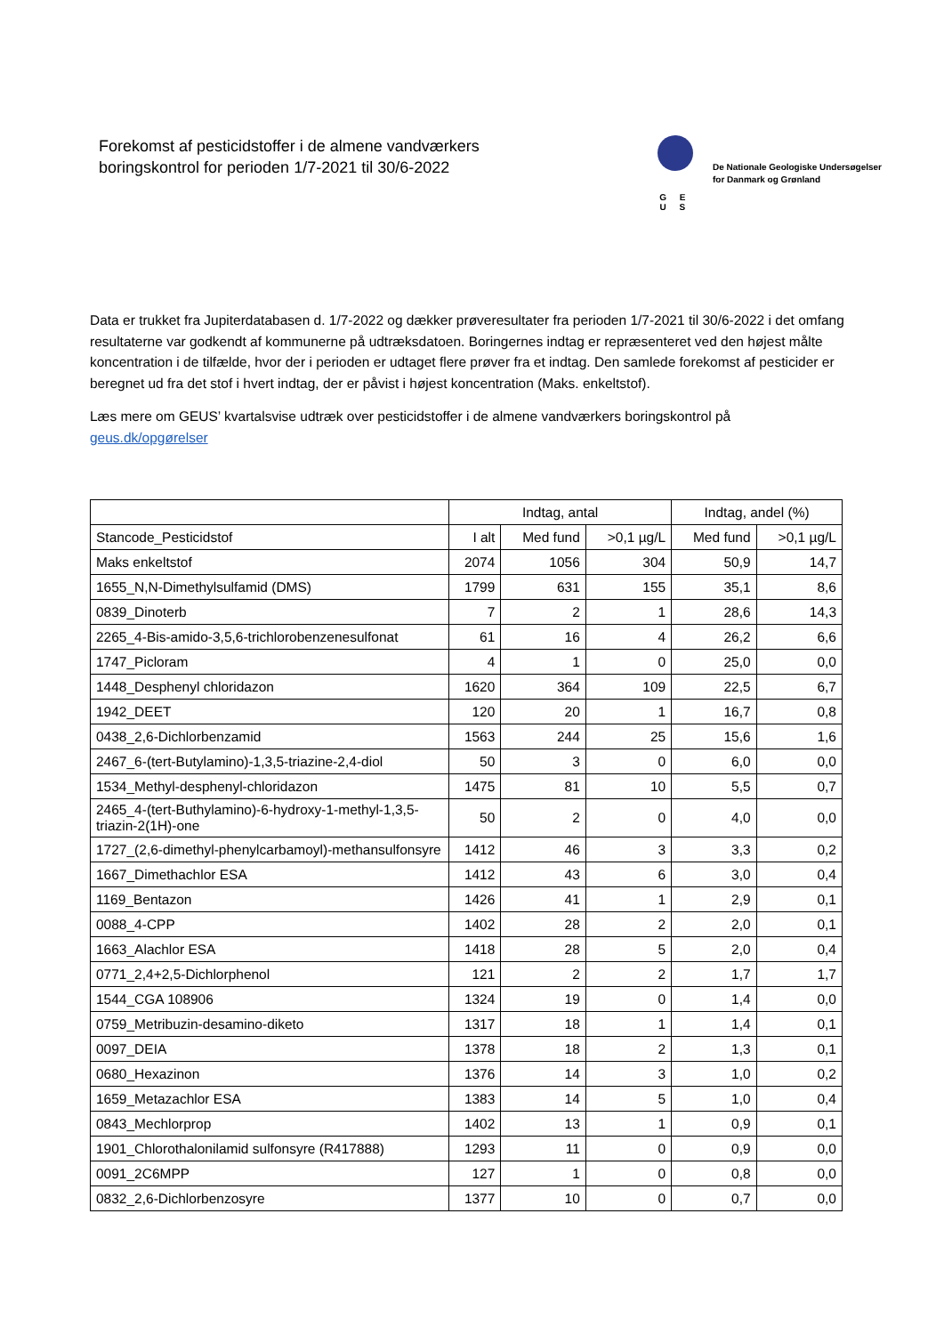Forekomst af pesticidstoffer i de almene vandværkers
boringskontrol for perioden 1/7-2021 til 30/6-2022
G E U S
De Nationale Geologiske Undersøgelser
for Danmark og Grønland
Data er trukket fra Jupiterdatabasen d. 1/7-2022 og dækker prøveresultater fra perioden 1/7-2021 til 30/6-2022 i det omfang resultaterne var godkendt af kommunerne på udtræksdatoen. Boringernes indtag er repræsenteret ved den højest målte koncentration i de tilfælde, hvor der i perioden er udtaget flere prøver fra et indtag. Den samlede forekomst af pesticider er beregnet ud fra det stof i hvert indtag, der er påvist i højest koncentration (Maks. enkeltstof).
Læs mere om GEUS’ kvartalsvise udtræk over pesticidstoffer i de almene vandværkers boringskontrol på geus.dk/opgørelser
| | Indtag, antal | | | Indtag, andel (%) | |
| --- | --- | --- | --- | --- | --- |
| Stancode_Pesticidstof | I alt | Med fund | >0,1 µg/L | Med fund | >0,1 µg/L |
| Maks enkeltstof | 2074 | 1056 | 304 | 50,9 | 14,7 |
| 1655_N,N-Dimethylsulfamid (DMS) | 1799 | 631 | 155 | 35,1 | 8,6 |
| 0839_Dinoterb | 7 | 2 | 1 | 28,6 | 14,3 |
| 2265_4-Bis-amido-3,5,6-trichlorobenzenesulfonat | 61 | 16 | 4 | 26,2 | 6,6 |
| 1747_Picloram | 4 | 1 | 0 | 25,0 | 0,0 |
| 1448_Desphenyl chloridazon | 1620 | 364 | 109 | 22,5 | 6,7 |
| 1942_DEET | 120 | 20 | 1 | 16,7 | 0,8 |
| 0438_2,6-Dichlorbenzamid | 1563 | 244 | 25 | 15,6 | 1,6 |
| 2467_6-(tert-Butylamino)-1,3,5-triazine-2,4-diol | 50 | 3 | 0 | 6,0 | 0,0 |
| 1534_Methyl-desphenyl-chloridazon | 1475 | 81 | 10 | 5,5 | 0,7 |
| 2465_4-(tert-Buthylamino)-6-hydroxy-1-methyl-1,3,5-triazin-2(1H)-one | 50 | 2 | 0 | 4,0 | 0,0 |
| 1727_(2,6-dimethyl-phenylcarbamoyl)-methansulfonsyre | 1412 | 46 | 3 | 3,3 | 0,2 |
| 1667_Dimethachlor ESA | 1412 | 43 | 6 | 3,0 | 0,4 |
| 1169_Bentazon | 1426 | 41 | 1 | 2,9 | 0,1 |
| 0088_4-CPP | 1402 | 28 | 2 | 2,0 | 0,1 |
| 1663_Alachlor ESA | 1418 | 28 | 5 | 2,0 | 0,4 |
| 0771_2,4+2,5-Dichlorphenol | 121 | 2 | 2 | 1,7 | 1,7 |
| 1544_CGA 108906 | 1324 | 19 | 0 | 1,4 | 0,0 |
| 0759_Metribuzin-desamino-diketo | 1317 | 18 | 1 | 1,4 | 0,1 |
| 0097_DEIA | 1378 | 18 | 2 | 1,3 | 0,1 |
| 0680_Hexazinon | 1376 | 14 | 3 | 1,0 | 0,2 |
| 1659_Metazachlor ESA | 1383 | 14 | 5 | 1,0 | 0,4 |
| 0843_Mechlorprop | 1402 | 13 | 1 | 0,9 | 0,1 |
| 1901_Chlorothalonilamid sulfonsyre (R417888) | 1293 | 11 | 0 | 0,9 | 0,0 |
| 0091_2C6MPP | 127 | 1 | 0 | 0,8 | 0,0 |
| 0832_2,6-Dichlorbenzosyre | 1377 | 10 | 0 | 0,7 | 0,0 |